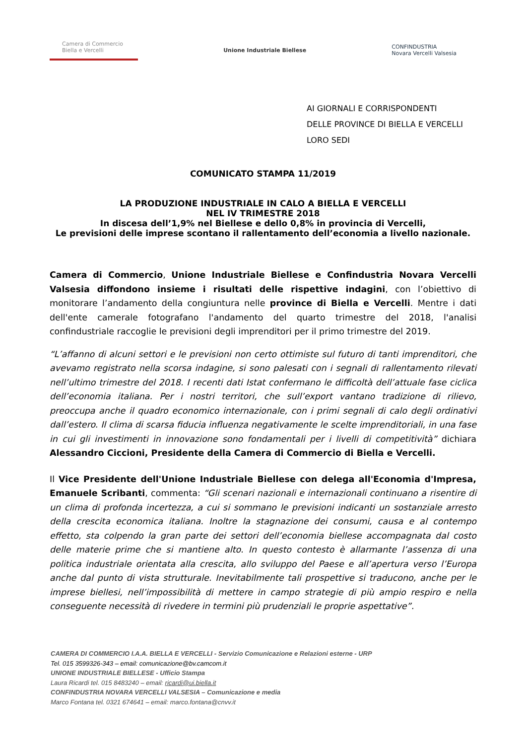Camera di Commercio
Biella e Vercelli
Unione Industriale Biellese
CONFINDUSTRIA
Novara Vercelli Valsesia
AI GIORNALI E CORRISPONDENTI
DELLE PROVINCE DI BIELLA E VERCELLI
LORO SEDI
COMUNICATO STAMPA 11/2019
LA PRODUZIONE INDUSTRIALE IN CALO A BIELLA E VERCELLI
NEL IV TRIMESTRE 2018
In discesa dell’1,9% nel Biellese e dello 0,8% in provincia di Vercelli,
Le previsioni delle imprese scontano il rallentamento dell’economia a livello nazionale.
Camera di Commercio, Unione Industriale Biellese e Confindustria Novara Vercelli Valsesia diffondono insieme i risultati delle rispettive indagini, con l’obiettivo di monitorare l’andamento della congiuntura nelle province di Biella e Vercelli. Mentre i dati dell'ente camerale fotografano l'andamento del quarto trimestre del 2018, l'analisi confindustriale raccoglie le previsioni degli imprenditori per il primo trimestre del 2019.
“L’affanno di alcuni settori e le previsioni non certo ottimiste sul futuro di tanti imprenditori, che avevamo registrato nella scorsa indagine, si sono palesati con i segnali di rallentamento rilevati nell’ultimo trimestre del 2018. I recenti dati Istat confermano le difficoltà dell’attuale fase ciclica dell’economia italiana. Per i nostri territori, che sull’export vantano tradizione di rilievo, preoccupa anche il quadro economico internazionale, con i primi segnali di calo degli ordinativi dall’estero. Il clima di scarsa fiducia influenza negativamente le scelte imprenditoriali, in una fase in cui gli investimenti in innovazione sono fondamentali per i livelli di competitività” dichiara Alessandro Ciccioni, Presidente della Camera di Commercio di Biella e Vercelli.
Il Vice Presidente dell'Unione Industriale Biellese con delega all'Economia d'Impresa, Emanuele Scribanti, commenta: “Gli scenari nazionali e internazionali continuano a risentire di un clima di profonda incertezza, a cui si sommano le previsioni indicanti un sostanziale arresto della crescita economica italiana. Inoltre la stagnazione dei consumi, causa e al contempo effetto, sta colpendo la gran parte dei settori dell’economia biellese accompagnata dal costo delle materie prime che si mantiene alto. In questo contesto è allarmante l’assenza di una politica industriale orientata alla crescita, allo sviluppo del Paese e all’apertura verso l’Europa anche dal punto di vista strutturale. Inevitabilmente tali prospettive si traducono, anche per le imprese biellesi, nell’impossibilità di mettere in campo strategie di più ampio respiro e nella conseguente necessità di rivedere in termini più prudenziali le proprie aspettative”.
CAMERA DI COMMERCIO I.A.A. BIELLA E VERCELLI - Servizio Comunicazione e Relazioni esterne - URP
Tel. 015 3599326-343 – email: comunicazione@bv.camcom.it
UNIONE INDUSTRIALE BIELLESE - Ufficio Stampa
Laura Ricardi tel. 015 8483240 – email: ricardi@ui.biella.it
CONFINDUSTRIA NOVARA VERCELLI VALSESIA – Comunicazione e media
Marco Fontana tel. 0321 674641 – email: marco.fontana@cnvv.it